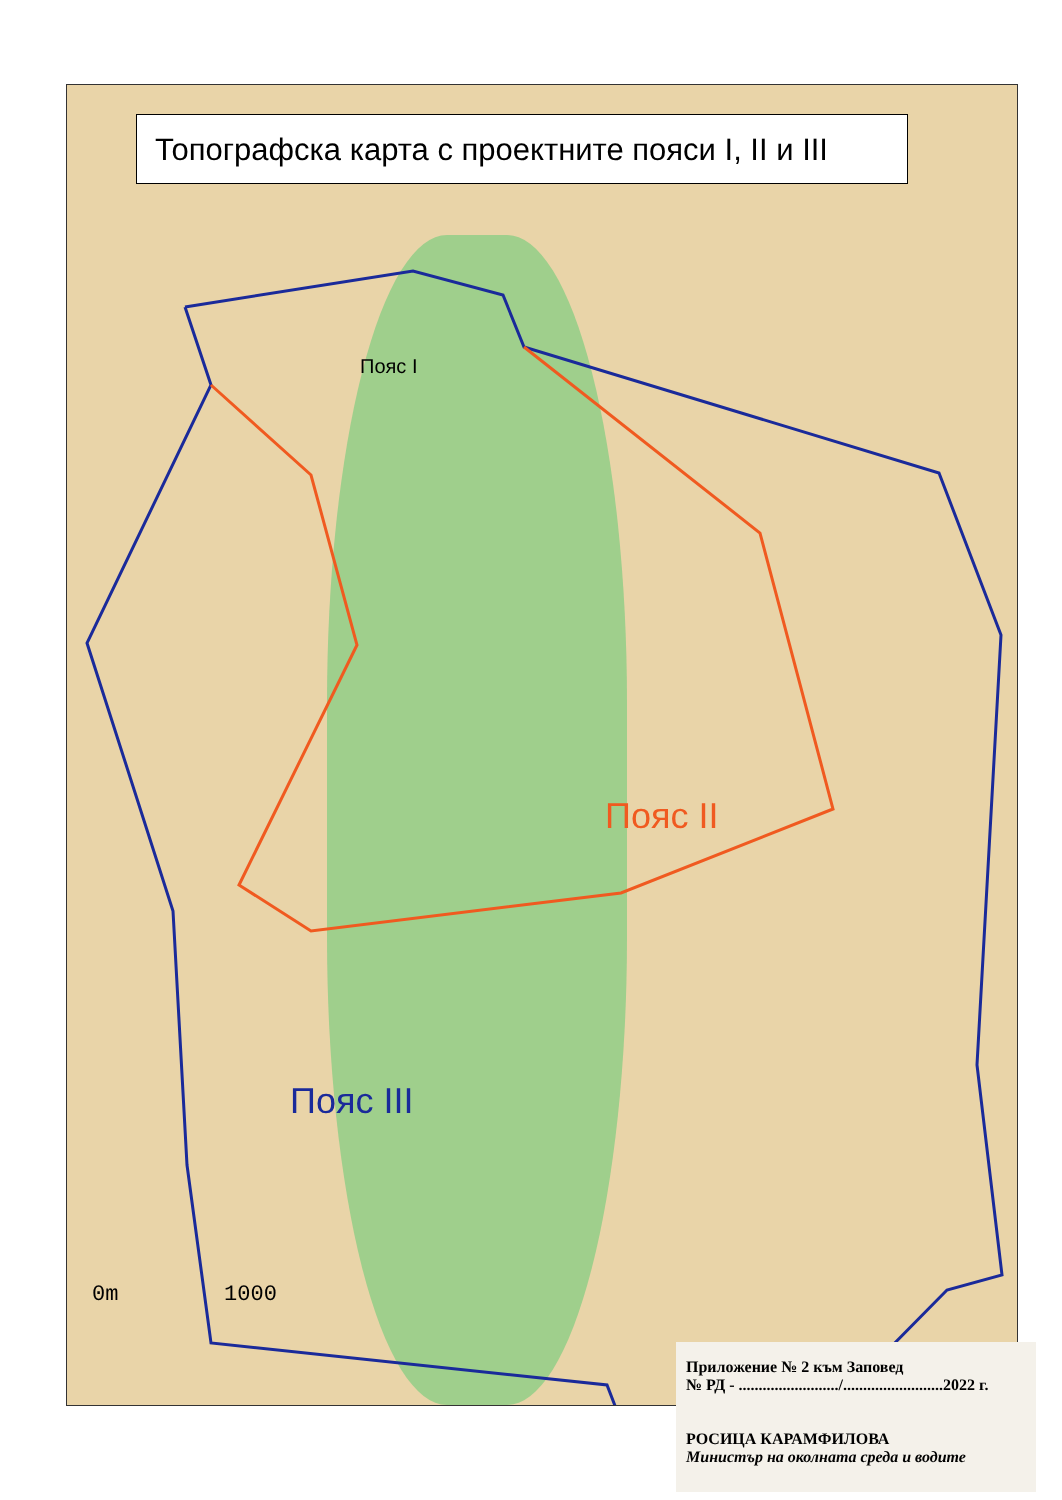Топографска карта с проектните пояси I, II и III
Пояс I
Пояс II
Пояс III
0m 1000
Приложение № 2 към Заповед
№ РД - ........................./.........................2022 г.
РОСИЦА КАРАМФИЛОВА
Министър на околната среда и водите